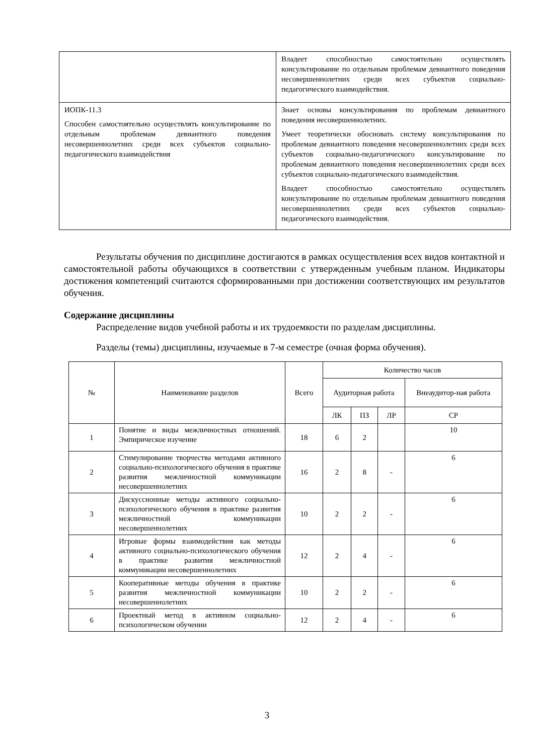| | Владеет способностью самостоятельно осуществлять консультирование по отдельным проблемам девиантного поведения несовершеннолетних среди всех субъектов социально-педагогического взаимодействия. |
| ИОПК-11.3 Способен самостоятельно осуществлять консультирование по отдельным проблемам девиантного поведения несовершеннолетних среди всех субъектов социально-педагогического взаимодействия | Знает основы консультирования по проблемам девиантного поведения несовершеннолетних. Умеет теоретически обосновать систему консультирования по проблемам девиантного поведения несовершеннолетних среди всех субъектов социально-педагогического консультирование по проблемам девиантного поведения несовершеннолетних среди всех субъектов социально-педагогического взаимодействия. Владеет способностью самостоятельно осуществлять консультирование по отдельным проблемам девиантного поведения несовершеннолетних среди всех субъектов социально-педагогического взаимодействия. |
Результаты обучения по дисциплине достигаются в рамках осуществления всех видов контактной и самостоятельной работы обучающихся в соответствии с утвержденным учебным планом. Индикаторы достижения компетенций считаются сформированными при достижении соответствующих им результатов обучения.
Содержание дисциплины
Распределение видов учебной работы и их трудоемкости по разделам дисциплины.
Разделы (темы) дисциплины, изучаемые в 7-м семестре (очная форма обучения).
| № | Наименование разделов | Всего | Количество часов | | | |
| --- | --- | --- | --- | --- | --- | --- |
| | | | Аудиторная работа | | | Внеаудитор-ная работа |
| | | | ЛК | ПЗ | ЛР | СР |
| 1 | Понятие и виды межличностных отношений. Эмпирическое изучение | 18 | 6 | 2 | | 10 |
| 2 | Стимулирование творчества методами активного социально-психологического обучения в практике развития межличностной коммуникации несовершеннолетних | 16 | 2 | 8 | - | 6 |
| 3 | Дискуссионные методы активного социально-психологического обучения в практике развития межличностной коммуникации несовершеннолетних | 10 | 2 | 2 | - | 6 |
| 4 | Игровые формы взаимодействия как методы активного социально-психологического обучения в практике развития межличностной коммуникации несовершеннолетних | 12 | 2 | 4 | - | 6 |
| 5 | Кооперативные методы обучения в практике развития межличностной коммуникации несовершеннолетних | 10 | 2 | 2 | - | 6 |
| 6 | Проектный метод в активном социально-психологическом обучении | 12 | 2 | 4 | - | 6 |
3